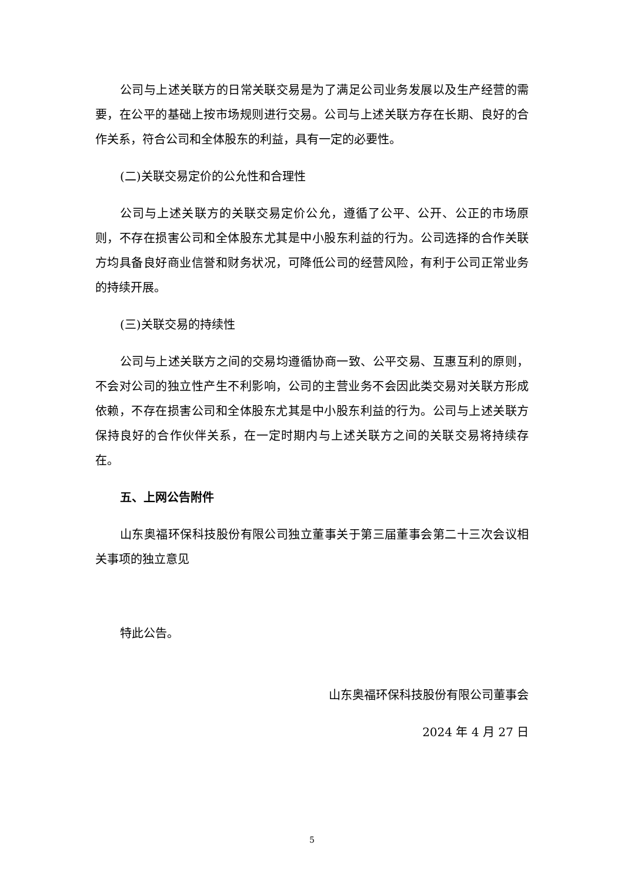公司与上述关联方的日常关联交易是为了满足公司业务发展以及生产经营的需要，在公平的基础上按市场规则进行交易。公司与上述关联方存在长期、良好的合作关系，符合公司和全体股东的利益，具有一定的必要性。
(二)关联交易定价的公允性和合理性
公司与上述关联方的关联交易定价公允，遵循了公平、公开、公正的市场原则，不存在损害公司和全体股东尤其是中小股东利益的行为。公司选择的合作关联方均具备良好商业信誉和财务状况，可降低公司的经营风险，有利于公司正常业务的持续开展。
(三)关联交易的持续性
公司与上述关联方之间的交易均遵循协商一致、公平交易、互惠互利的原则，不会对公司的独立性产生不利影响，公司的主营业务不会因此类交易对关联方形成依赖，不存在损害公司和全体股东尤其是中小股东利益的行为。公司与上述关联方保持良好的合作伙伴关系，在一定时期内与上述关联方之间的关联交易将持续存在。
五、上网公告附件
山东奥福环保科技股份有限公司独立董事关于第三届董事会第二十三次会议相关事项的独立意见
特此公告。
山东奥福环保科技股份有限公司董事会
2024 年 4 月 27 日
5